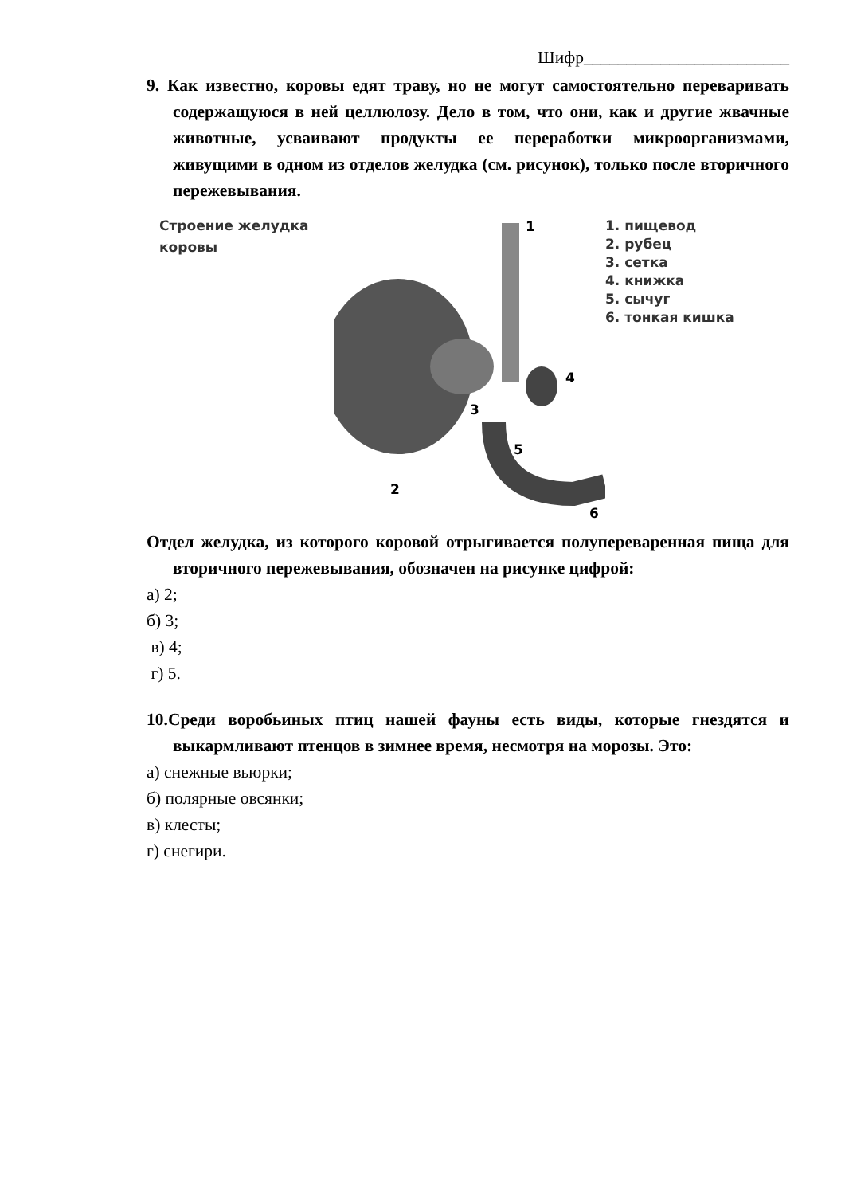Шифр________________________
9. Как известно, коровы едят траву, но не могут самостоятельно переваривать содержащуюся в ней целлюлозу. Дело в том, что они, как и другие жвачные животные, усваивают продукты ее переработки микроорганизмами, живущими в одном из отделов желудка (см. рисунок), только после вторичного пережевывания.
Строение желудка коровы
1
2
3
4
5
6
1. пищевод
2. рубец
3. сетка
4. книжка
5. сычуг
6. тонкая кишка
Отдел желудка, из которого коровой отрыгивается полупереваренная пища для вторичного пережевывания, обозначен на рисунке цифрой:
а) 2;
б) 3;
в) 4;
г) 5.
10.Среди воробьиных птиц нашей фауны есть виды, которые гнездятся и выкармливают птенцов в зимнее время, несмотря на морозы. Это:
а) снежные вьюрки;
б) полярные овсянки;
в) клесты;
г) снегири.